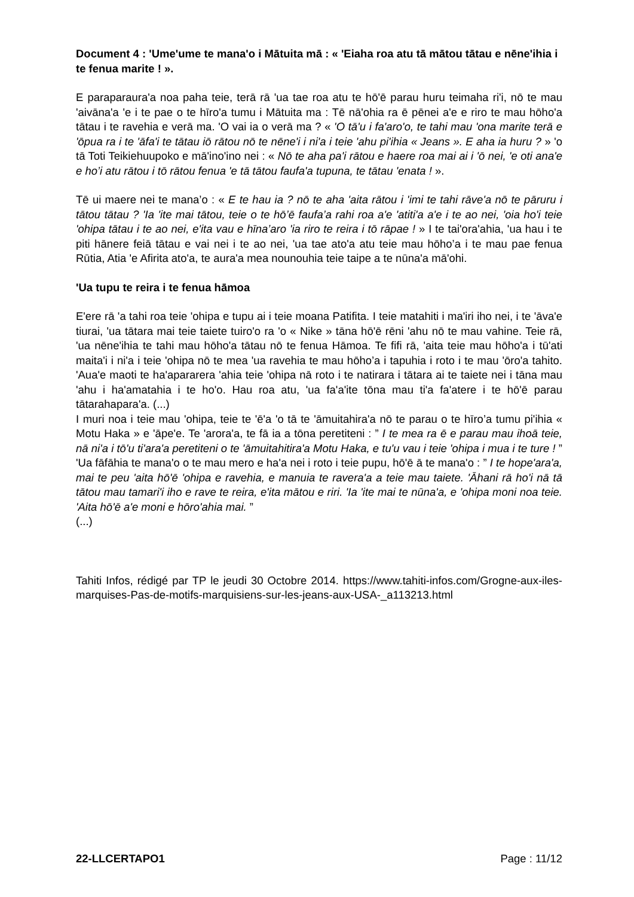Document 4 : ʹUmeʹume te manaʹo i Mātuita mā : « ʹEiaha roa atu tā mātou tātau e nēneʹihia i te fenua marite ! ».
E paraparauraʹa noa paha teie, terā rā ʹua tae roa atu te hōʹē parau huru teimaha riʹi, nō te mau ʹaivānaʹa ʹe i te pae o te hīroʹa tumu i Mātuita ma : Tē nāʹohia ra ē pēnei aʹe e riro te mau hōhoʹa tātau i te ravehia e verā ma. ʹO vai ia o verā ma ? « 'O tā'u i fa'aro'o, te tahi mau 'ona marite terā e 'ōpua ra i te 'āfa'i te tātau iō rātou nō te nēne'i i ni'a i teie 'ahu pi'ihia « Jeans ». E aha ia huru ? » ʹo tā Toti Teikiehuupoko e māʹinoʹino nei : « Nō te aha pa'i rātou e haere roa mai ai i 'ō nei, 'e oti ana'e e ho’i atu rātou i tō rātou fenua 'e tā tātou faufa'a tupuna, te tātau 'enata ! ».
Tē ui maere nei te mana’o : « E te hau ia ? nō te aha 'aita rātou i 'imi te tahi rāve'a nō te pāruru i tātou tātau ? 'Ia 'ite mai tātou, teie o te hō’ē faufa’a rahi roa a'e 'atiti'a a'e i te ao nei, 'oia ho'i teie 'ohipa tātau i te ao nei, e'ita vau e hīna’aro 'ia riro te reira i tō rāpae ! » I te taiʹoraʹahia, ʹua hau i te piti hānere feiā tātau e vai nei i te ao nei, ʹua tae atoʹa atu teie mau hōho’a i te mau pae fenua Rūtia, Atia ʹe Afirita atoʹa, te auraʹa mea nounouhia teie taipe a te nūnaʹa māʹohi.
ʹUa tupu te reira i te fenua hāmoa
Eʹere rā ʹa tahi roa teie ʹohipa e tupu ai i teie moana Patifita. I teie matahiti i maʹiri iho nei, i te ʹāvaʹe tiurai, ʹua tātara mai teie taiete tuiroʹo ra ʹo « Nike » tāna hōʹē rēni ʹahu nō te mau vahine. Teie rā, ʹua nēneʹihia te tahi mau hōhoʹa tātau nō te fenua Hāmoa. Te fifi rā, ʹaita teie mau hōhoʹa i tūʹati maitaʹi i niʹa i teie ʹohipa nō te mea ʹua ravehia te mau hōho’a i tapuhia i roto i te mau ʹōroʹa tahito. ʹAuaʹe maoti te haʹapararera ʹahia teie ʹohipa nā roto i te natirara i tātara ai te taiete nei i tāna mau ʹahu i haʹamatahia i te hoʹo. Hau roa atu, ʹua faʹaʹite tōna mau tiʹa faʹatere i te hōʹē parau tātarahaparaʹa. (...)
I muri noa i teie mau ʹohipa, teie te ʹēʹa ʹo tā te ʹāmuitahiraʹa nō te parau o te hīro’a tumu piʹihia « Motu Haka » e ʹāpeʹe. Te ʹaroraʹa, te fā ia a tōna peretiteni : ” I te mea ra ē e parau mau ihoā teie, nā ni'a i tō'u ti'ara'a peretiteni o te 'āmuitahitira'a Motu Haka, e tu'u vau i teie 'ohipa i mua i te ture ! ” ʹUa fāfāhia te manaʹo o te mau mero e haʹa nei i roto i teie pupu, hōʹē ā te manaʹo : ” I te hope'ara'a, mai te peu 'aita hō'ē 'ohipa e ravehia, e manuia te ravera'a a teie mau taiete. 'Āhani rā ho'i nā tā tātou mau tamari'i iho e rave te reira, e'ita mātou e riri. 'Ia 'ite mai te nūna'a, e 'ohipa moni noa teie. 'Aita hō'ē a'e moni e hōro'ahia mai. ”
(...)
Tahiti Infos, rédigé par TP le jeudi 30 Octobre 2014. https://www.tahiti-infos.com/Grogne-aux-iles-marquises-Pas-de-motifs-marquisiens-sur-les-jeans-aux-USA-_a113213.html
22-LLCERTAPO1 Page : 11/12